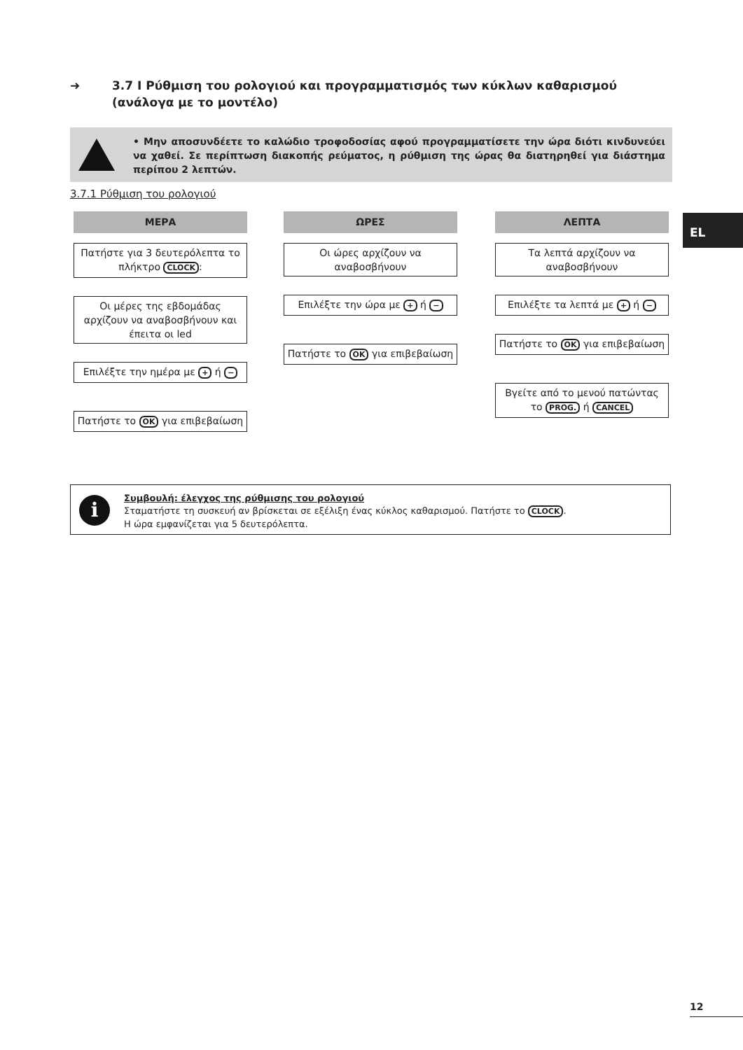➜ 3.7 I Ρύθμιση του ρολογιού και προγραμματισμός των κύκλων καθαρισμού
(ανάλογα με το μοντέλο)
• Μην αποσυνδέετε το καλώδιο τροφοδοσίας αφού προγραμματίσετε την ώρα διότι κινδυνεύει να χαθεί. Σε περίπτωση διακοπής ρεύματος, η ρύθμιση της ώρας θα διατηρηθεί για διάστημα περίπου 2 λεπτών.
3.7.1 Ρύθμιση του ρολογιού
EL
ΜΕΡΑ
Πατήστε για 3 δευτερόλεπτα το πλήκτρο CLOCK:
Οι μέρες της εβδομάδας αρχίζουν να αναβοσβήνουν και έπειτα οι led
Επιλέξτε την ημέρα με + ή −
Πατήστε το OK για επιβεβαίωση
ΩΡΕΣ
Οι ώρες αρχίζουν να αναβοσβήνουν
Επιλέξτε την ώρα με + ή −
Πατήστε το OK για επιβεβαίωση
ΛΕΠΤΑ
Τα λεπτά αρχίζουν να αναβοσβήνουν
Επιλέξτε τα λεπτά με + ή −
Πατήστε το OK για επιβεβαίωση
Βγείτε από το μενού πατώντας το PROG. ή CANCEL
i
Συμβουλή: έλεγχος της ρύθμισης του ρολογιού
Σταματήστε τη συσκευή αν βρίσκεται σε εξέλιξη ένας κύκλος καθαρισμού. Πατήστε το CLOCK.
Η ώρα εμφανίζεται για 5 δευτερόλεπτα.
12